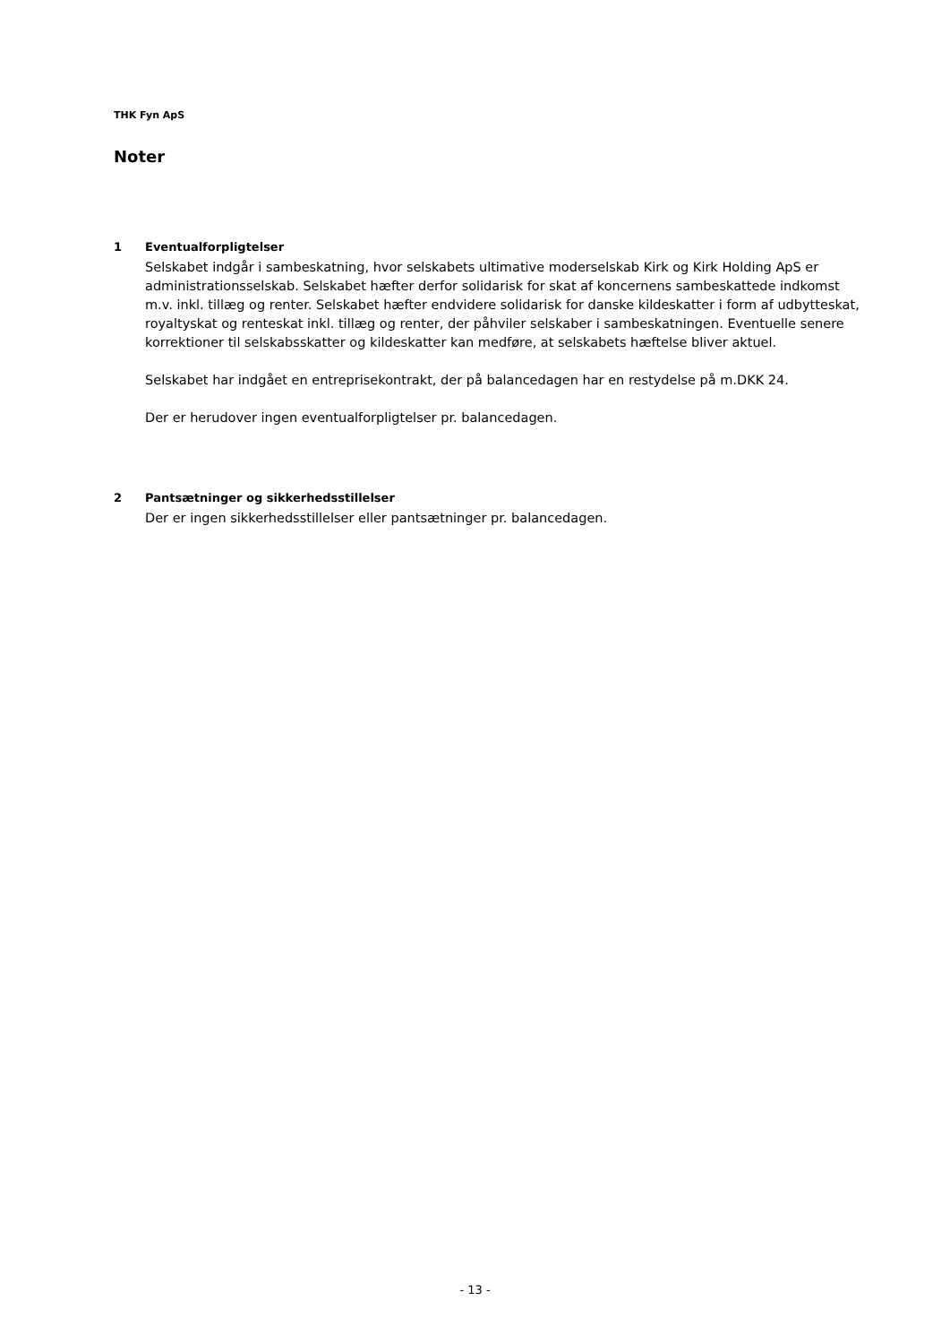THK Fyn ApS
Noter
1 Eventualforpligtelser
Selskabet indgår i sambeskatning, hvor selskabets ultimative moderselskab Kirk og Kirk Holding ApS er administrationsselskab. Selskabet hæfter derfor solidarisk for skat af koncernens sambeskattede indkomst m.v. inkl. tillæg og renter. Selskabet hæfter endvidere solidarisk for danske kildeskatter i form af udbytteskat, royaltyskat og renteskat inkl. tillæg og renter, der påhviler selskaber i sambeskatningen. Eventuelle senere korrektioner til selskabsskatter og kildeskatter kan medføre, at selskabets hæftelse bliver aktuel.
Selskabet har indgået en entreprisekontrakt, der på balancedagen har en restydelse på m.DKK 24.
Der er herudover ingen eventualforpligtelser pr. balancedagen.
2 Pantsætninger og sikkerhedsstillelser
Der er ingen sikkerhedsstillelser eller pantsætninger pr. balancedagen.
- 13 -